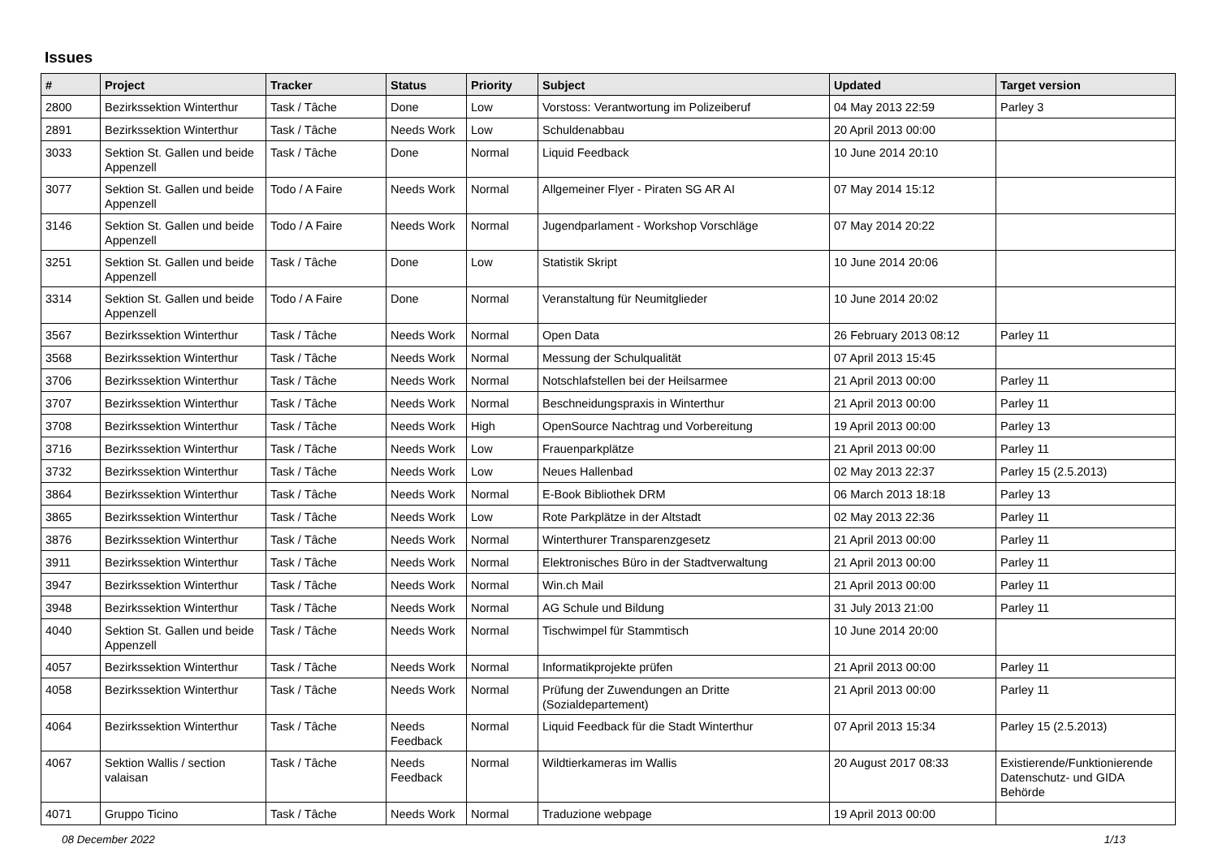Issues
| # | Project | Tracker | Status | Priority | Subject | Updated | Target version |
| --- | --- | --- | --- | --- | --- | --- | --- |
| 2800 | Bezirkssektion Winterthur | Task / Tâche | Done | Low | Vorstoss: Verantwortung im Polizeiberuf | 04 May 2013 22:59 | Parley 3 |
| 2891 | Bezirkssektion Winterthur | Task / Tâche | Needs Work | Low | Schuldenabbau | 20 April 2013 00:00 | |
| 3033 | Sektion St. Gallen und beide Appenzell | Task / Tâche | Done | Normal | Liquid Feedback | 10 June 2014 20:10 | |
| 3077 | Sektion St. Gallen und beide Appenzell | Todo / A Faire | Needs Work | Normal | Allgemeiner Flyer - Piraten SG AR AI | 07 May 2014 15:12 | |
| 3146 | Sektion St. Gallen und beide Appenzell | Todo / A Faire | Needs Work | Normal | Jugendparlament - Workshop Vorschläge | 07 May 2014 20:22 | |
| 3251 | Sektion St. Gallen und beide Appenzell | Task / Tâche | Done | Low | Statistik Skript | 10 June 2014 20:06 | |
| 3314 | Sektion St. Gallen und beide Appenzell | Todo / A Faire | Done | Normal | Veranstaltung für Neumitglieder | 10 June 2014 20:02 | |
| 3567 | Bezirkssektion Winterthur | Task / Tâche | Needs Work | Normal | Open Data | 26 February 2013 08:12 | Parley 11 |
| 3568 | Bezirkssektion Winterthur | Task / Tâche | Needs Work | Normal | Messung der Schulqualität | 07 April 2013 15:45 | |
| 3706 | Bezirkssektion Winterthur | Task / Tâche | Needs Work | Normal | Notschlafstellen bei der Heilsarmee | 21 April 2013 00:00 | Parley 11 |
| 3707 | Bezirkssektion Winterthur | Task / Tâche | Needs Work | Normal | Beschneidungspraxis in Winterthur | 21 April 2013 00:00 | Parley 11 |
| 3708 | Bezirkssektion Winterthur | Task / Tâche | Needs Work | High | OpenSource Nachtrag und Vorbereitung | 19 April 2013 00:00 | Parley 13 |
| 3716 | Bezirkssektion Winterthur | Task / Tâche | Needs Work | Low | Frauenparkplätze | 21 April 2013 00:00 | Parley 11 |
| 3732 | Bezirkssektion Winterthur | Task / Tâche | Needs Work | Low | Neues Hallenbad | 02 May 2013 22:37 | Parley 15 (2.5.2013) |
| 3864 | Bezirkssektion Winterthur | Task / Tâche | Needs Work | Normal | E-Book Bibliothek DRM | 06 March 2013 18:18 | Parley 13 |
| 3865 | Bezirkssektion Winterthur | Task / Tâche | Needs Work | Low | Rote Parkplätze in der Altstadt | 02 May 2013 22:36 | Parley 11 |
| 3876 | Bezirkssektion Winterthur | Task / Tâche | Needs Work | Normal | Winterthurer Transparenzgesetz | 21 April 2013 00:00 | Parley 11 |
| 3911 | Bezirkssektion Winterthur | Task / Tâche | Needs Work | Normal | Elektronisches Büro in der Stadtverwaltung | 21 April 2013 00:00 | Parley 11 |
| 3947 | Bezirkssektion Winterthur | Task / Tâche | Needs Work | Normal | Win.ch Mail | 21 April 2013 00:00 | Parley 11 |
| 3948 | Bezirkssektion Winterthur | Task / Tâche | Needs Work | Normal | AG Schule und Bildung | 31 July 2013 21:00 | Parley 11 |
| 4040 | Sektion St. Gallen und beide Appenzell | Task / Tâche | Needs Work | Normal | Tischwimpel für Stammtisch | 10 June 2014 20:00 | |
| 4057 | Bezirkssektion Winterthur | Task / Tâche | Needs Work | Normal | Informatikprojekte prüfen | 21 April 2013 00:00 | Parley 11 |
| 4058 | Bezirkssektion Winterthur | Task / Tâche | Needs Work | Normal | Prüfung der Zuwendungen an Dritte (Sozialdepartement) | 21 April 2013 00:00 | Parley 11 |
| 4064 | Bezirkssektion Winterthur | Task / Tâche | Needs Feedback | Normal | Liquid Feedback für die Stadt Winterthur | 07 April 2013 15:34 | Parley 15 (2.5.2013) |
| 4067 | Sektion Wallis / section valaisan | Task / Tâche | Needs Feedback | Normal | Wildtierkameras im Wallis | 20 August 2017 08:33 | Existierende/Funktionierende Datenschutz- und GIDA Behörde |
| 4071 | Gruppo Ticino | Task / Tâche | Needs Work | Normal | Traduzione webpage | 19 April 2013 00:00 | |
08 December 2022 1/13